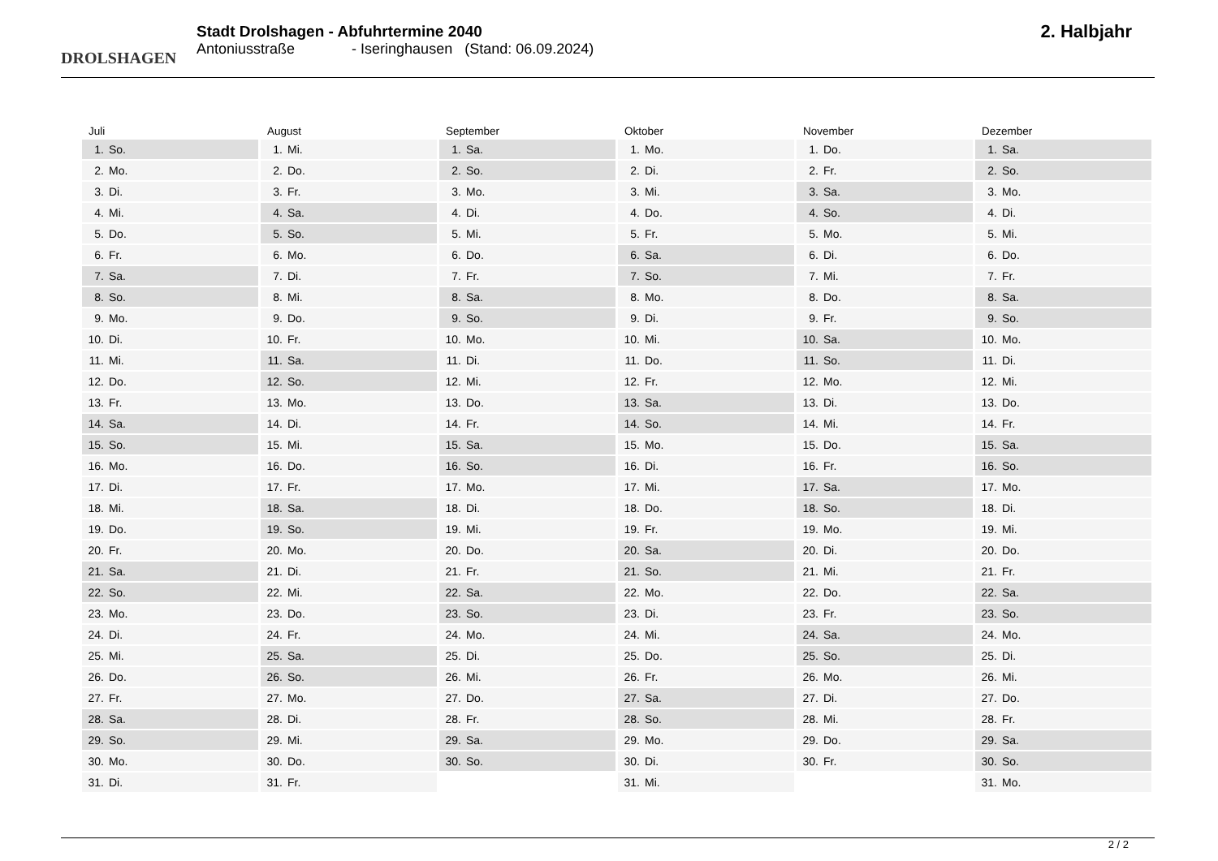DROLSHAGEN
Stadt Drolshagen - Abfuhrtermine 2040
Antoniusstraße - Iseringhausen (Stand: 06.09.2024)
2. Halbjahr
Juli
1. So.
2. Mo.
3. Di.
4. Mi.
5. Do.
6. Fr.
7. Sa.
8. So.
9. Mo.
10. Di.
11. Mi.
12. Do.
13. Fr.
14. Sa.
15. So.
16. Mo.
17. Di.
18. Mi.
19. Do.
20. Fr.
21. Sa.
22. So.
23. Mo.
24. Di.
25. Mi.
26. Do.
27. Fr.
28. Sa.
29. So.
30. Mo.
31. Di.
August
1. Mi.
2. Do.
3. Fr.
4. Sa.
5. So.
6. Mo.
7. Di.
8. Mi.
9. Do.
10. Fr.
11. Sa.
12. So.
13. Mo.
14. Di.
15. Mi.
16. Do.
17. Fr.
18. Sa.
19. So.
20. Mo.
21. Di.
22. Mi.
23. Do.
24. Fr.
25. Sa.
26. So.
27. Mo.
28. Di.
29. Mi.
30. Do.
31. Fr.
September
1. Sa.
2. So.
3. Mo.
4. Di.
5. Mi.
6. Do.
7. Fr.
8. Sa.
9. So.
10. Mo.
11. Di.
12. Mi.
13. Do.
14. Fr.
15. Sa.
16. So.
17. Mo.
18. Di.
19. Mi.
20. Do.
21. Fr.
22. Sa.
23. So.
24. Mo.
25. Di.
26. Mi.
27. Do.
28. Fr.
29. Sa.
30. So.
Oktober
1. Mo.
2. Di.
3. Mi.
4. Do.
5. Fr.
6. Sa.
7. So.
8. Mo.
9. Di.
10. Mi.
11. Do.
12. Fr.
13. Sa.
14. So.
15. Mo.
16. Di.
17. Mi.
18. Do.
19. Fr.
20. Sa.
21. So.
22. Mo.
23. Di.
24. Mi.
25. Do.
26. Fr.
27. Sa.
28. So.
29. Mo.
30. Di.
31. Mi.
November
1. Do.
2. Fr.
3. Sa.
4. So.
5. Mo.
6. Di.
7. Mi.
8. Do.
9. Fr.
10. Sa.
11. So.
12. Mo.
13. Di.
14. Mi.
15. Do.
16. Fr.
17. Sa.
18. So.
19. Mo.
20. Di.
21. Mi.
22. Do.
23. Fr.
24. Sa.
25. So.
26. Mo.
27. Di.
28. Mi.
29. Do.
30. Fr.
Dezember
1. Sa.
2. So.
3. Mo.
4. Di.
5. Mi.
6. Do.
7. Fr.
8. Sa.
9. So.
10. Mo.
11. Di.
12. Mi.
13. Do.
14. Fr.
15. Sa.
16. So.
17. Mo.
18. Di.
19. Mi.
20. Do.
21. Fr.
22. Sa.
23. So.
24. Mo.
25. Di.
26. Mi.
27. Do.
28. Fr.
29. Sa.
30. So.
31. Mo.
2 / 2